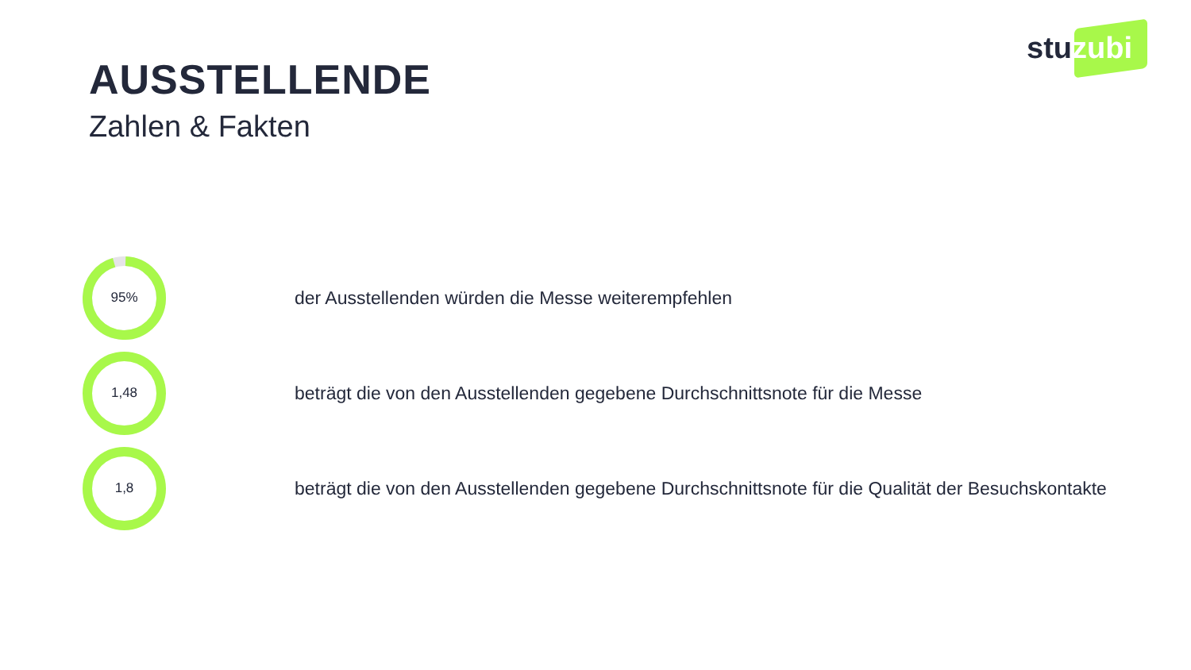stuzubi
AUSSTELLENDE
Zahlen & Fakten
95%
der Ausstellenden würden die Messe weiterempfehlen
1,48
beträgt die von den Ausstellenden gegebene Durchschnittsnote für die Messe
1,8
beträgt die von den Ausstellenden gegebene Durchschnittsnote für die Qualität der Besuchskontakte